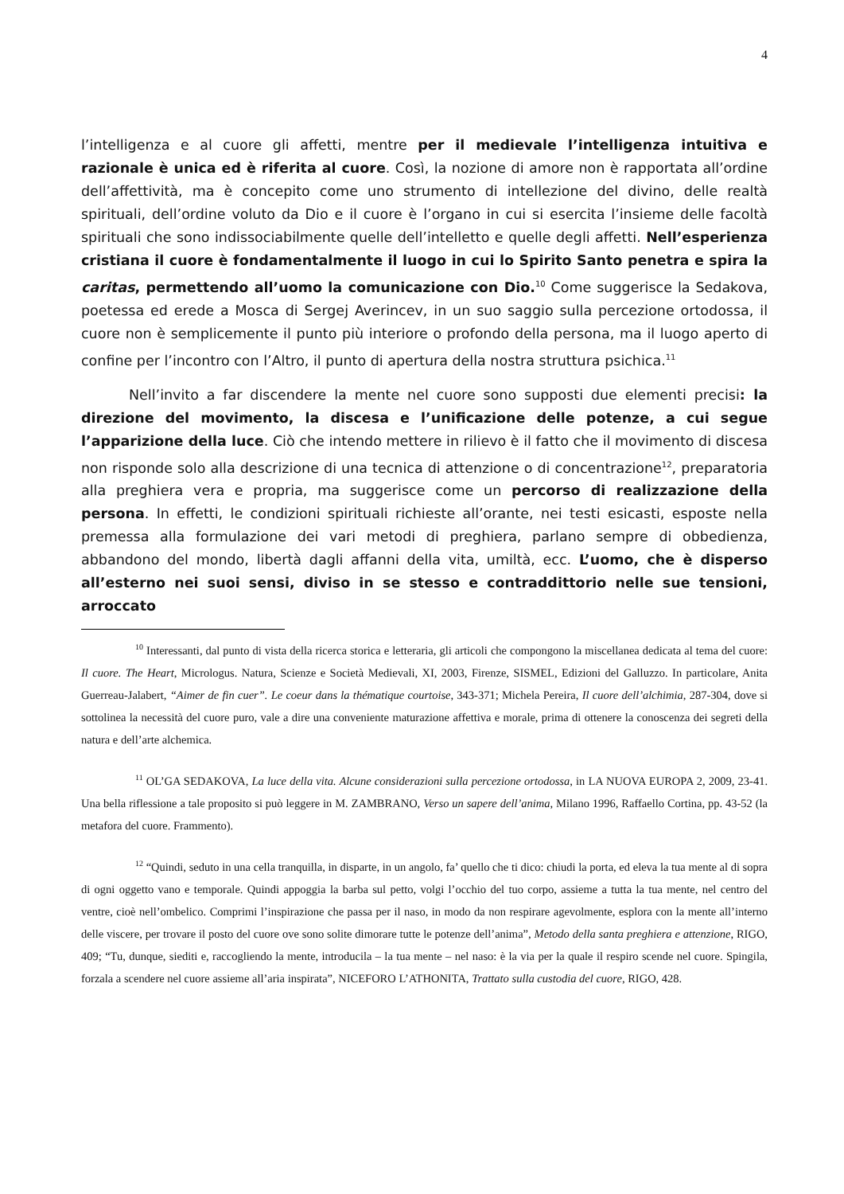4
l’intelligenza e al cuore gli affetti, mentre per il medievale l’intelligenza intuitiva e razionale è unica ed è riferita al cuore. Così, la nozione di amore non è rapportata all’ordine dell’affettività, ma è concepito come uno strumento di intellezione del divino, delle realtà spirituali, dell’ordine voluto da Dio e il cuore è l’organo in cui si esercita l’insieme delle facoltà spirituali che sono indissociabilmente quelle dell’intelletto e quelle degli affetti. Nell’esperienza cristiana il cuore è fondamentalmente il luogo in cui lo Spirito Santo penetra e spira la caritas, permettendo all’uomo la comunicazione con Dio.<sup>10</sup> Come suggerisce la Sedakova, poetessa ed erede a Mosca di Sergej Averincev, in un suo saggio sulla percezione ortodossa, il cuore non è semplicemente il punto più interiore o profondo della persona, ma il luogo aperto di confine per l’incontro con l’Altro, il punto di apertura della nostra struttura psichica.<sup>11</sup>
Nell’invito a far discendere la mente nel cuore sono supposti due elementi precisi: la direzione del movimento, la discesa e l’unificazione delle potenze, a cui segue l’apparizione della luce. Ciò che intendo mettere in rilievo è il fatto che il movimento di discesa non risponde solo alla descrizione di una tecnica di attenzione o di concentrazione<sup>12</sup>, preparatoria alla preghiera vera e propria, ma suggerisce come un percorso di realizzazione della persona. In effetti, le condizioni spirituali richieste all’orante, nei testi esicasti, esposte nella premessa alla formulazione dei vari metodi di preghiera, parlano sempre di obbedienza, abbandono del mondo, libertà dagli affanni della vita, umiltà, ecc. L’uomo, che è disperso all’esterno nei suoi sensi, diviso in se stesso e contraddittorio nelle sue tensioni, arroccato
<sup>10</sup> Interessanti, dal punto di vista della ricerca storica e letteraria, gli articoli che compongono la miscellanea dedicata al tema del cuore: Il cuore. The Heart, Micrologus. Natura, Scienze e Società Medievali, XI, 2003, Firenze, SISMEL, Edizioni del Galluzzo. In particolare, Anita Guerreau-Jalabert, “Aimer de fin cuer”. Le coeur dans la thématique courtoise, 343-371; Michela Pereira, Il cuore dell’alchimia, 287-304, dove si sottolinea la necessità del cuore puro, vale a dire una conveniente maturazione affettiva e morale, prima di ottenere la conoscenza dei segreti della natura e dell’arte alchemica.
<sup>11</sup> OL’GA SEDAKOVA, La luce della vita. Alcune considerazioni sulla percezione ortodossa, in LA NUOVA EUROPA 2, 2009, 23-41. Una bella riflessione a tale proposito si può leggere in M. ZAMBRANO, Verso un sapere dell’anima, Milano 1996, Raffaello Cortina, pp. 43-52 (la metafora del cuore. Frammento).
<sup>12</sup> “Quindi, seduto in una cella tranquilla, in disparte, in un angolo, fa’ quello che ti dico: chiudi la porta, ed eleva la tua mente al di sopra di ogni oggetto vano e temporale. Quindi appoggia la barba sul petto, volgi l’occhio del tuo corpo, assieme a tutta la tua mente, nel centro del ventre, cioè nell’ombelico. Comprimi l’inspirazione che passa per il naso, in modo da non respirare agevolmente, esplora con la mente all’interno delle viscere, per trovare il posto del cuore ove sono solite dimorare tutte le potenze dell’anima”, Metodo della santa preghiera e attenzione, RIGO, 409; “Tu, dunque, siediti e, raccogliendo la mente, introducila – la tua mente – nel naso: è la via per la quale il respiro scende nel cuore. Spingila, forzala a scendere nel cuore assieme all’aria inspirata”, NICEFORO L’ATHONITA, Trattato sulla custodia del cuore, RIGO, 428.